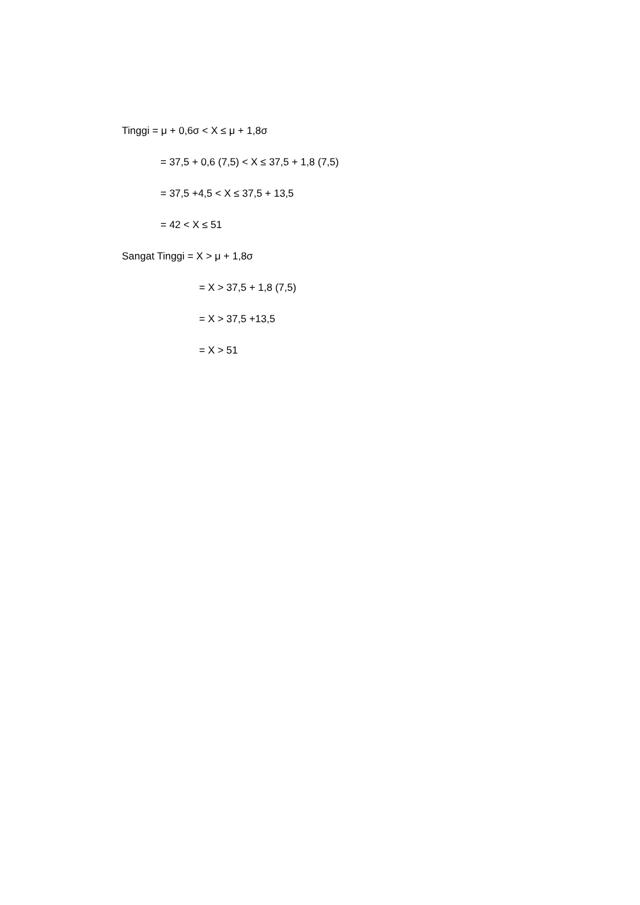Tinggi = μ + 0,6σ < X ≤ μ + 1,8σ
= 37,5 + 0,6 (7,5) < X ≤ 37,5 + 1,8 (7,5)
= 37,5 +4,5 < X ≤ 37,5 + 13,5
= 42 < X ≤ 51
Sangat Tinggi = X > μ + 1,8σ
= X > 37,5 + 1,8 (7,5)
= X > 37,5 +13,5
= X > 51